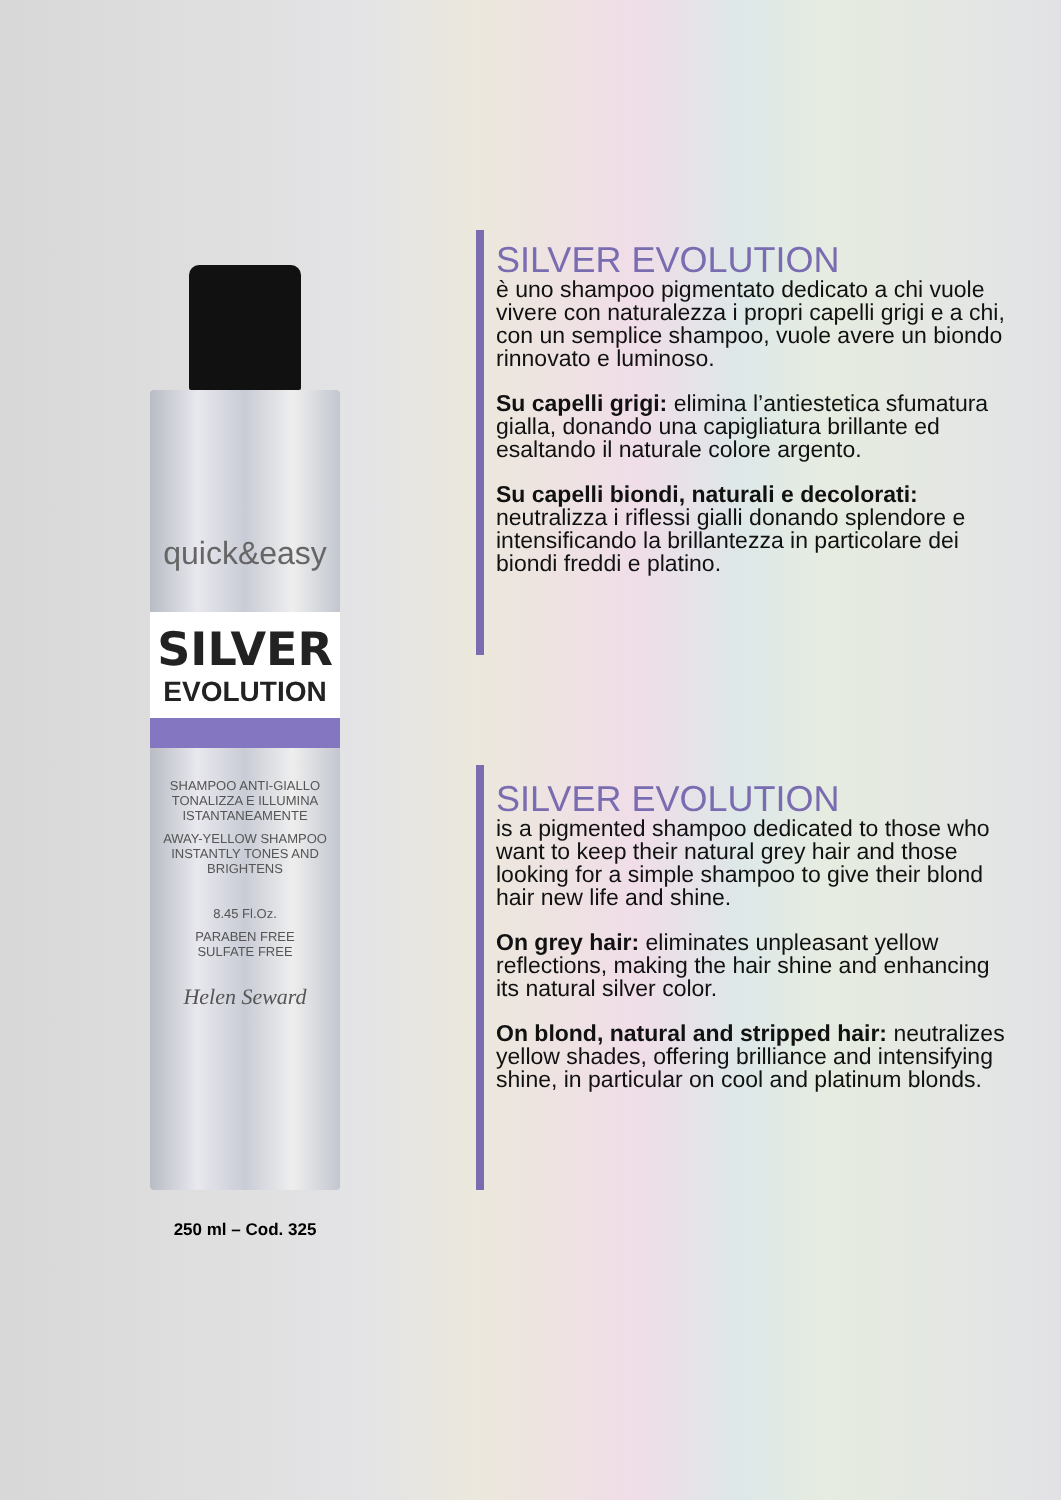quick&easy
SILVER
EVOLUTION
SHAMPOO ANTI-GIALLO
TONALIZZA E ILLUMINA
ISTANTANEAMENTE
AWAY-YELLOW SHAMPOO
INSTANTLY TONES AND BRIGHTENS
8.45 Fl.Oz.
PARABEN FREE
SULFATE FREE
Helen Seward
250 ml – Cod. 325
SILVER EVOLUTION
è uno shampoo pigmentato dedicato a chi vuole vivere con naturalezza i propri capelli grigi e a chi, con un semplice shampoo, vuole avere un biondo rinnovato e luminoso.
Su capelli grigi: elimina l’antiestetica sfumatura gialla, donando una capigliatura brillante ed esaltando il naturale colore argento.
Su capelli biondi, naturali e decolorati: neutralizza i riflessi gialli donando splendore e intensificando la brillantezza in particolare dei biondi freddi e platino.
SILVER EVOLUTION
is a pigmented shampoo dedicated to those who want to keep their natural grey hair and those looking for a simple shampoo to give their blond hair new life and shine.
On grey hair: eliminates unpleasant yellow reflections, making the hair shine and enhancing its natural silver color.
On blond, natural and stripped hair: neutralizes yellow shades, offering brilliance and intensifying shine, in particular on cool and platinum blonds.